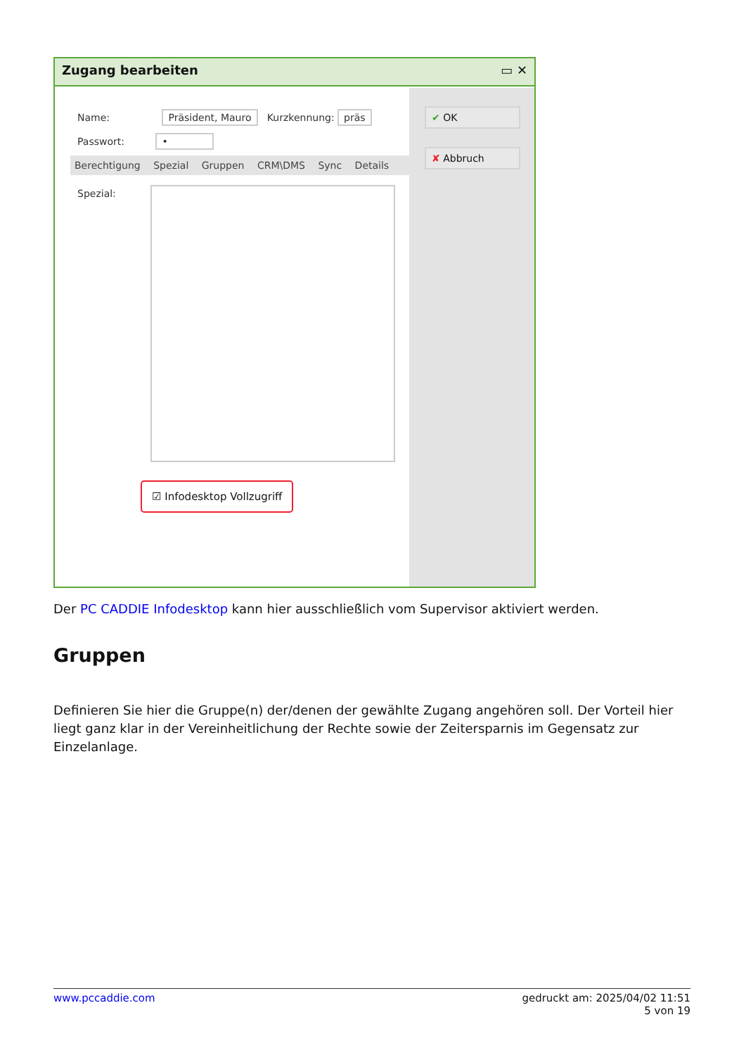Zugang bearbeiten ▭ ✕
✔ OK
✘ Abbruch
Name: Präsident, Mauro Kurzkennung: präs
Passwort: •
Berechtigung Spezial Gruppen CRM\DMS Sync Details
Spezial:
☑ Infodesktop Vollzugriff
Der PC CADDIE Infodesktop kann hier ausschließlich vom Supervisor aktiviert werden.
Gruppen
Definieren Sie hier die Gruppe(n) der/denen der gewählte Zugang angehören soll. Der Vorteil hier liegt ganz klar in der Vereinheitlichung der Rechte sowie der Zeitersparnis im Gegensatz zur Einzelanlage.
www.pccaddie.com gedruckt am: 2025/04/02 11:51
5 von 19